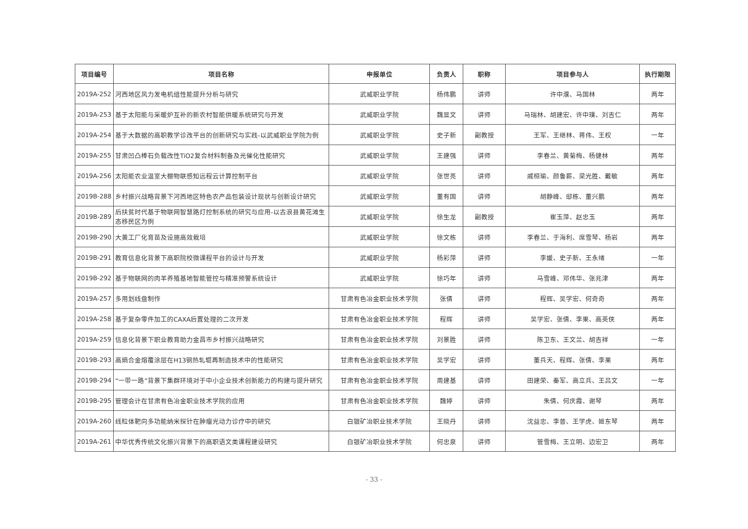| 项目编号 | 项目名称 | 申报单位 | 负责人 | 职称 | 项目参与人 | 执行期限 |
| --- | --- | --- | --- | --- | --- | --- |
| 2019A-252 | 河西地区风力发电机组性能提升分析与研究 | 武威职业学院 | 杨伟鹏 | 讲师 | 许中濮、马国林 | 两年 |
| 2019A-253 | 基于太阳能与采暖炉互补的新农村智能供暖系统研究与开发 | 武威职业学院 | 魏显文 | 讲师 | 马瑞林、胡建宏、许中璞、刘吉仁 | 两年 |
| 2019A-254 | 基于大数据的高职教学诊改平台的创新研究与实践-以武威职业学院为例 | 武威职业学院 | 史子新 | 副教授 | 王军、王继林、蒋伟、王权 | 一年 |
| 2019A-255 | 甘肃凹凸棒石负载改性TiO2复合材料制备及光催化性能研究 | 武威职业学院 | 王建强 | 讲师 | 李春兰、黄菊梅、杨健林 | 两年 |
| 2019A-256 | 太阳能农业温室大棚物联感知远程云计算控制平台 | 武威职业学院 | 张世亮 | 讲师 | 戚桓瑜、颜鲁薪、梁光胜、戴敏 | 两年 |
| 2019B-288 | 乡村振兴战略背景下河西地区特色农产品包装设计现状与创新设计研究 | 武威职业学院 | 董有国 | 讲师 | 胡静峰、邸栋、董兴鹏 | 两年 |
| 2019B-289 | 后扶贫时代基于物联网智慧路灯控制系统的研究与应用-以古浪县黄花滩生态移民区为例 | 武威职业学院 | 徐生龙 | 副教授 | 崔玉萍、赵忠玉 | 两年 |
| 2019B-290 | 大黄工厂化育苗及设施高效栽培 | 武威职业学院 | 徐文栋 | 讲师 | 李春兰、于海利、席雪琴、杨岩 | 两年 |
| 2019B-291 | 教育信息化背景下高职院校微课程平台的设计与开发 | 武威职业学院 | 杨彩萍 | 讲师 | 李媛、史子新、王永绪 | 一年 |
| 2019B-292 | 基于物联网的肉羊养殖基地智能管控与精准预警系统设计 | 武威职业学院 | 徐巧年 | 讲师 | 马雪峰、邓伟华、张兆津 | 两年 |
| 2019A-257 | 多用划线盘制作 | 甘肃有色冶金职业技术学院 | 张倩 | 讲师 | 程辉、吴学宏、何奇奇 | 两年 |
| 2019A-258 | 基于复杂零件加工的CAXA后置处理的二次开发 | 甘肃有色冶金职业技术学院 | 程辉 | 讲师 | 吴学宏、张倩、李果、高英侠 | 两年 |
| 2019A-259 | 信息化背景下职业教育助力金昌市乡村振兴战略研究 | 甘肃有色冶金职业技术学院 | 刘景胜 | 讲师 | 陈卫东、王文兰、胡吉祥 | 一年 |
| 2019B-293 | 高熵合金熔覆涂层在H13钢热轧辊再制造技术中的性能研究 | 甘肃有色冶金职业技术学院 | 吴学宏 | 讲师 | 董兵天、程辉、张倩、李果 | 两年 |
| 2019B-294 | “一带一路”背景下集群环境对于中小企业技术创新能力的构建与提升研究 | 甘肃有色冶金职业技术学院 | 周建基 | 讲师 | 田建荣、秦军、高立兵、王吕文 | 一年 |
| 2019B-295 | 管理会计在甘肃有色冶金职业技术学院的应用 | 甘肃有色冶金职业技术学院 | 魏婷 | 讲师 | 朱倩、何庆霞、谢琴 | 两年 |
| 2019A-260 | 线粒体靶向多功能纳米探针在肿瘤光动力诊疗中的研究 | 白银矿冶职业技术学院 | 王晓丹 | 讲师 | 沈益忠、李普、王学虎、姬东琴 | 两年 |
| 2019A-261 | 中华优秀传统文化振兴背景下的高职语文类课程建设研究 | 白银矿冶职业技术学院 | 何忠泉 | 讲师 | 管雪梅、王立明、边宏卫 | 两年 |
- 33 -